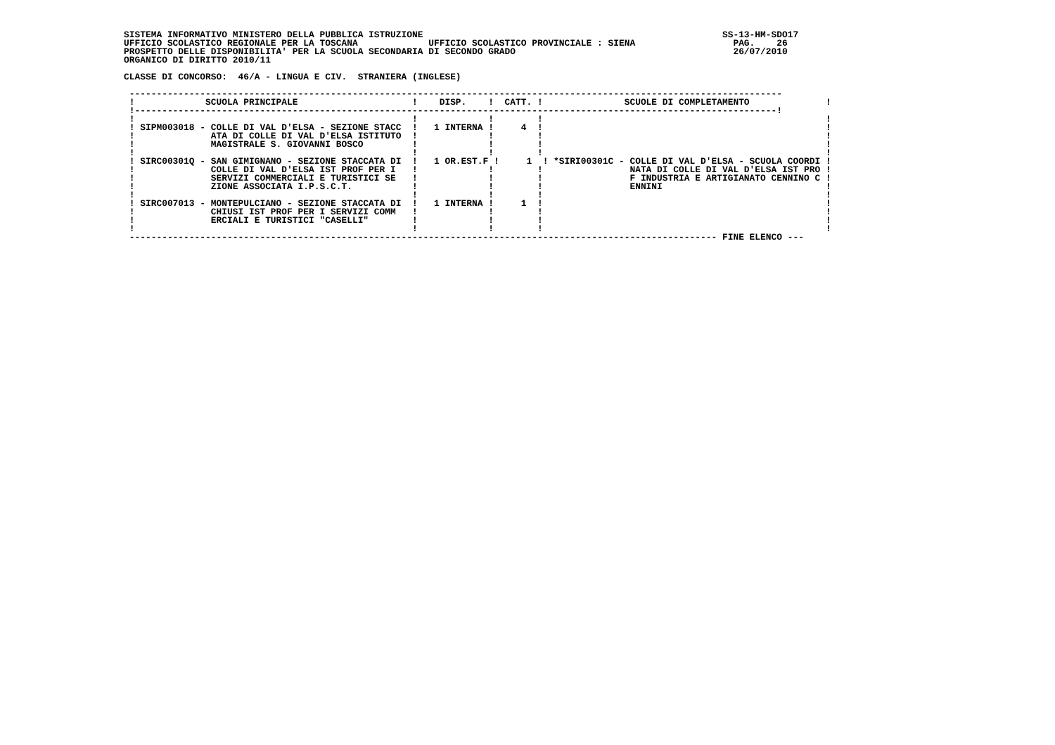SISTEMA INFORMATIVO MINISTERO DELLA PUBBLICA ISTRUZIONE                                                       SS-13-HM-SDO17
UFFICIO SCOLASTICO REGIONALE PER LA TOSCANA             UFFICIO SCOLASTICO PROVINCIALE : SIENA                  PAG.    26
PROSPETTO DELLE DISPONIBILITA' PER LA SCUOLA SECONDARIA DI SECONDO GRADO                                        26/07/2010
ORGANICO DI DIRITTO 2010/11

CLASSE DI CONCORSO:  46/A - LINGUA E CIV.  STRANIERA (INGLESE)

 ------------------------------------------------------------------------------------------------------------------------
 !             SCUOLA PRINCIPALE                     !    DISP.    !  CATT. !               SCUOLE DI COMPLETAMENTO              !
 !----------------------------------------------------------------------------------------------------------------------!
 !                                                   !             !        !                                                    !
 ! SIPM003018 - COLLE DI VAL D'ELSA - SEZIONE STACC  !   1 INTERNA !     4  !                                                    !
 !              ATA DI COLLE DI VAL D'ELSA ISTITUTO  !             !        !                                                    !
 !              MAGISTRALE S. GIOVANNI BOSCO         !             !        !                                                    !
 !                                                   !             !        !                                                    !
 ! SIRC00301Q - SAN GIMIGNANO - SEZIONE STACCATA DI  !   1 OR.EST.F !     1  ! *SIRI00301C - COLLE DI VAL D'ELSA - SCUOLA COORDI !
 !              COLLE DI VAL D'ELSA IST PROF PER I   !             !        !                NATA DI COLLE DI VAL D'ELSA IST PRO !
 !              SERVIZI COMMERCIALI E TURISTICI SE   !             !        !                F INDUSTRIA E ARTIGIANATO CENNINO C !
 !              ZIONE ASSOCIATA I.P.S.C.T.           !             !        !                ENNINI                              !
 !                                                   !             !        !                                                    !
 ! SIRC007013 - MONTEPULCIANO - SEZIONE STACCATA DI  !   1 INTERNA !     1  !                                                    !
 !              CHIUSI IST PROF PER I SERVIZI COMM   !             !        !                                                    !
 !              ERCIALI E TURISTICI "CASELLI"        !             !        !                                                    !
 !                                                   !             !        !                                                    !
 ------------------------------------------------------------------------------------------------------------ FINE ELENCO ---